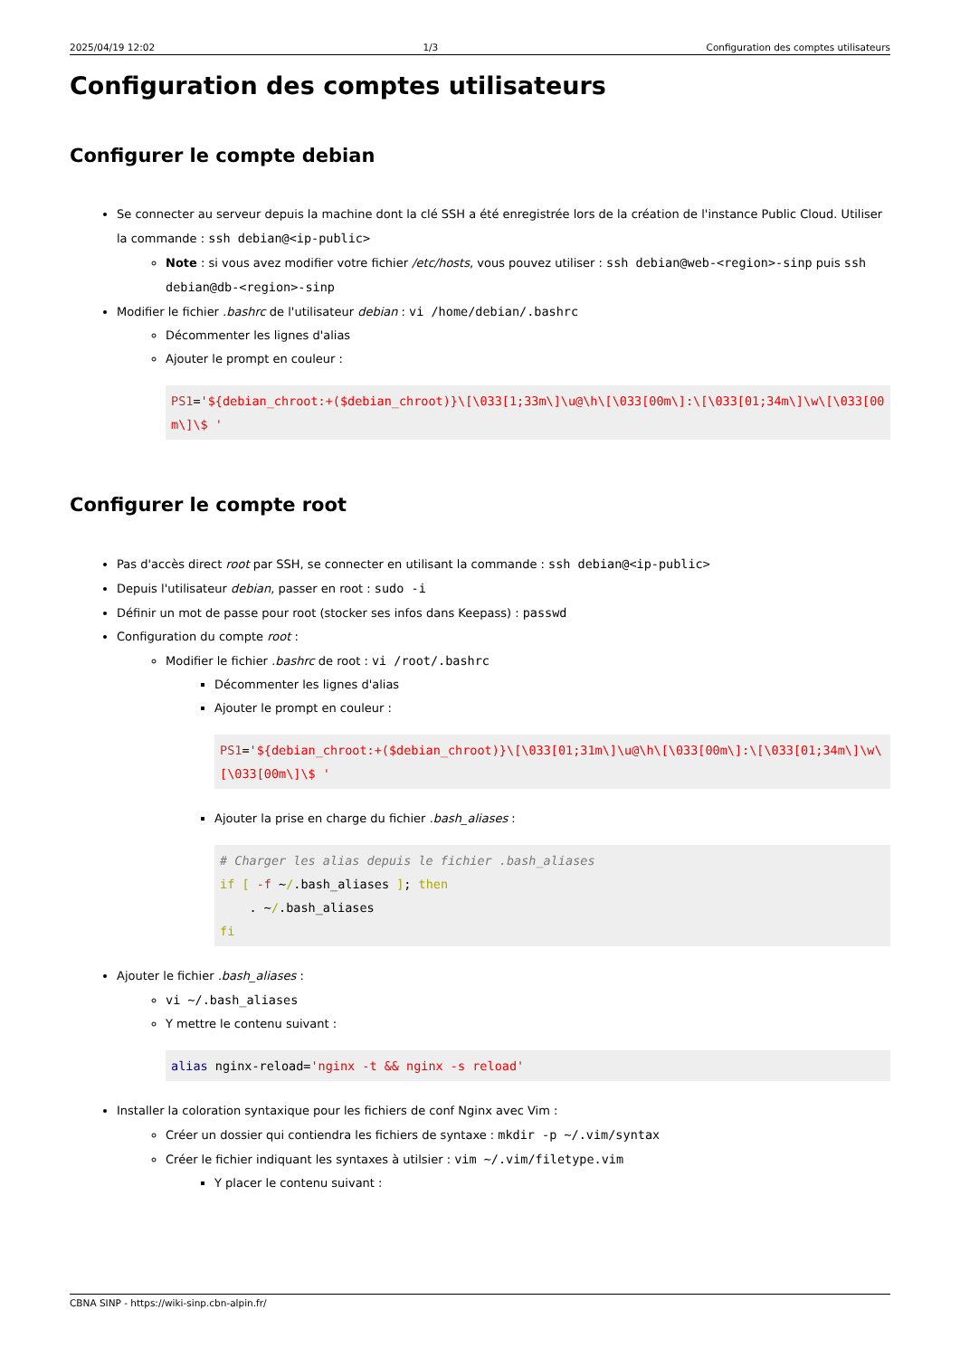2025/04/19 12:02 1/3 Configuration des comptes utilisateurs
Configuration des comptes utilisateurs
Configurer le compte debian
Se connecter au serveur depuis la machine dont la clé SSH a été enregistrée lors de la création de l'instance Public Cloud. Utiliser la commande : ssh debian@<ip-public>
Note : si vous avez modifier votre fichier /etc/hosts, vous pouvez utiliser : ssh debian@web-<region>-sinp puis ssh debian@db-<region>-sinp
Modifier le fichier .bashrc de l'utilisateur debian : vi /home/debian/.bashrc
Décommenter les lignes d'alias
Ajouter le prompt en couleur :
PS1='${debian_chroot:+($debian_chroot)}\[\033[1;33m\]\u@\h\[\033[00m\]:\[\033[01;34m\]\w\[\033[00m\]\$ '
Configurer le compte root
Pas d'accès direct root par SSH, se connecter en utilisant la commande : ssh debian@<ip-public>
Depuis l'utilisateur debian, passer en root : sudo -i
Définir un mot de passe pour root (stocker ses infos dans Keepass) : passwd
Configuration du compte root :
Modifier le fichier .bashrc de root : vi /root/.bashrc
Décommenter les lignes d'alias
Ajouter le prompt en couleur :
PS1='${debian_chroot:+($debian_chroot)}\[\033[01;31m\]\u@\h\[\033[00m\]:\[\033[01;34m\]\w\[\033[00m\]\$ '
Ajouter la prise en charge du fichier .bash_aliases :
# Charger les alias depuis le fichier .bash_aliases
if [ -f ~/.bash_aliases ]; then
    . ~/.bash_aliases
fi
Ajouter le fichier .bash_aliases :
vi ~/.bash_aliases
Y mettre le contenu suivant :
alias nginx-reload='nginx -t && nginx -s reload'
Installer la coloration syntaxique pour les fichiers de conf Nginx avec Vim :
Créer un dossier qui contiendra les fichiers de syntaxe : mkdir -p ~/.vim/syntax
Créer le fichier indiquant les syntaxes à utilsier : vim ~/.vim/filetype.vim
Y placer le contenu suivant :
CBNA SINP - https://wiki-sinp.cbn-alpin.fr/